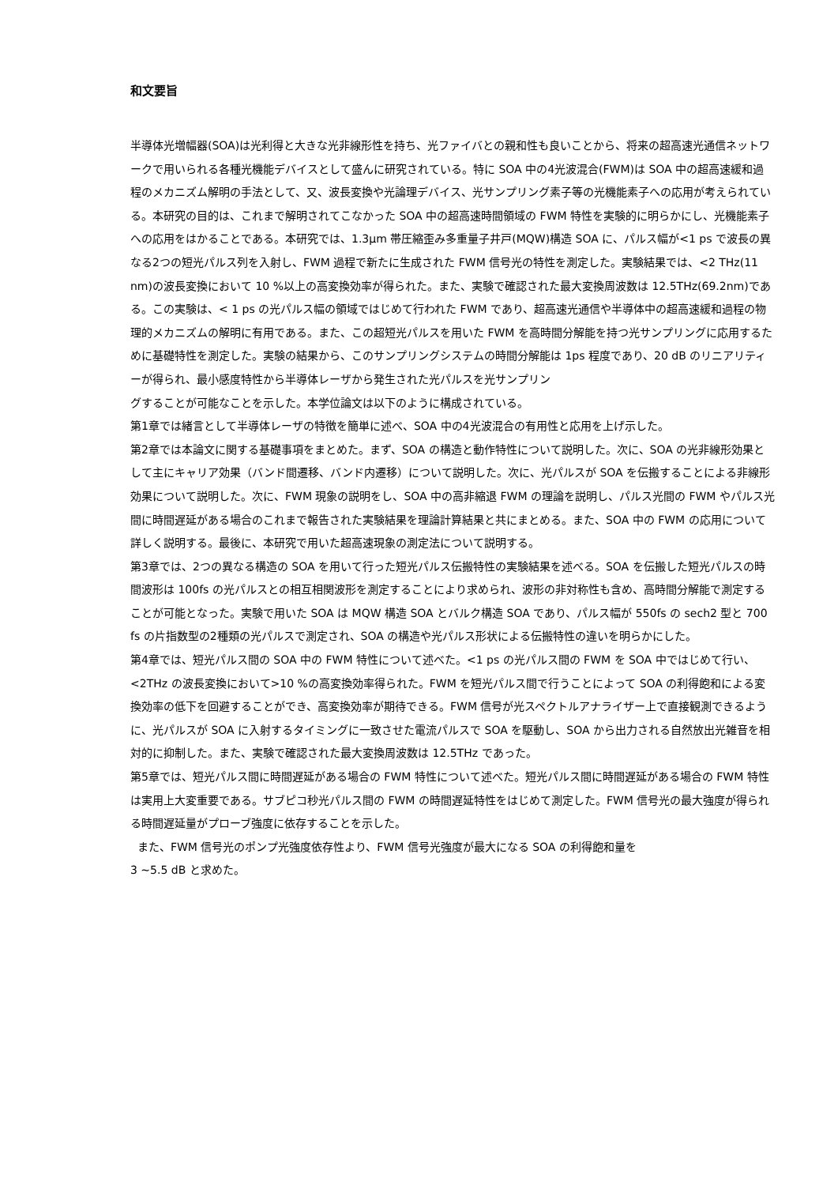和文要旨
半導体光増幅器(SOA)は光利得と大きな光非線形性を持ち、光ファイバとの親和性も良いことから、将来の超高速光通信ネットワークで用いられる各種光機能デバイスとして盛んに研究されている。特に SOA 中の4光波混合(FWM)は SOA 中の超高速緩和過程のメカニズム解明の手法として、又、波長変換や光論理デバイス、光サンプリング素子等の光機能素子への応用が考えられている。本研究の目的は、これまで解明されてこなかった SOA 中の超高速時間領域の FWM 特性を実験的に明らかにし、光機能素子への応用をはかることである。本研究では、1.3μm 帯圧縮歪み多重量子井戸(MQW)構造 SOA に、パルス幅が<1 ps で波長の異なる2つの短光パルス列を入射し、FWM 過程で新たに生成された FWM 信号光の特性を測定した。実験結果では、<2 THz(11 nm)の波長変換において 10 %以上の高変換効率が得られた。また、実験で確認された最大変換周波数は 12.5THz(69.2nm)である。この実験は、< 1 ps の光パルス幅の領域ではじめて行われた FWM であり、超高速光通信や半導体中の超高速緩和過程の物理的メカニズムの解明に有用である。また、この超短光パルスを用いた FWM を高時間分解能を持つ光サンプリングに応用するために基礎特性を測定した。実験の結果から、このサンプリングシステムの時間分解能は 1ps 程度であり、20 dB のリニアリティーが得られ、最小感度特性から半導体レーザから発生された光パルスを光サンプリン
グすることが可能なことを示した。本学位論文は以下のように構成されている。
第1章では緒言として半導体レーザの特徴を簡単に述べ、SOA 中の4光波混合の有用性と応用を上げ示した。
第2章では本論文に関する基礎事項をまとめた。まず、SOA の構造と動作特性について説明した。次に、SOA の光非線形効果として主にキャリア効果（バンド間遷移、バンド内遷移）について説明した。次に、光パルスが SOA を伝搬することによる非線形効果について説明した。次に、FWM 現象の説明をし、SOA 中の高非縮退 FWM の理論を説明し、パルス光間の FWM やパルス光間に時間遅延がある場合のこれまで報告された実験結果を理論計算結果と共にまとめる。また、SOA 中の FWM の応用について詳しく説明する。最後に、本研究で用いた超高速現象の測定法について説明する。
第3章では、2つの異なる構造の SOA を用いて行った短光パルス伝搬特性の実験結果を述べる。SOA を伝搬した短光パルスの時間波形は 100fs の光パルスとの相互相関波形を測定することにより求められ、波形の非対称性も含め、高時間分解能で測定することが可能となった。実験で用いた SOA は MQW 構造 SOA とバルク構造 SOA であり、パルス幅が 550fs の sech2 型と 700 fs の片指数型の2種類の光パルスで測定され、SOA の構造や光パルス形状による伝搬特性の違いを明らかにした。
第4章では、短光パルス間の SOA 中の FWM 特性について述べた。<1 ps の光パルス間の FWM を SOA 中ではじめて行い、<2THz の波長変換において>10 %の高変換効率得られた。FWM を短光パルス間で行うことによって SOA の利得飽和による変換効率の低下を回避することができ、高変換効率が期待できる。FWM 信号が光スペクトルアナライザー上で直接観測できるように、光パルスが SOA に入射するタイミングに一致させた電流パルスで SOA を駆動し、SOA から出力される自然放出光雑音を相対的に抑制した。また、実験で確認された最大変換周波数は 12.5THz であった。
第5章では、短光パルス間に時間遅延がある場合の FWM 特性について述べた。短光パルス間に時間遅延がある場合の FWM 特性は実用上大変重要である。サブピコ秒光パルス間の FWM の時間遅延特性をはじめて測定した。FWM 信号光の最大強度が得られる時間遅延量がプローブ強度に依存することを示した。
また、FWM 信号光のポンプ光強度依存性より、FWM 信号光強度が最大になる SOA の利得飽和量を
3 ~5.5 dB と求めた。